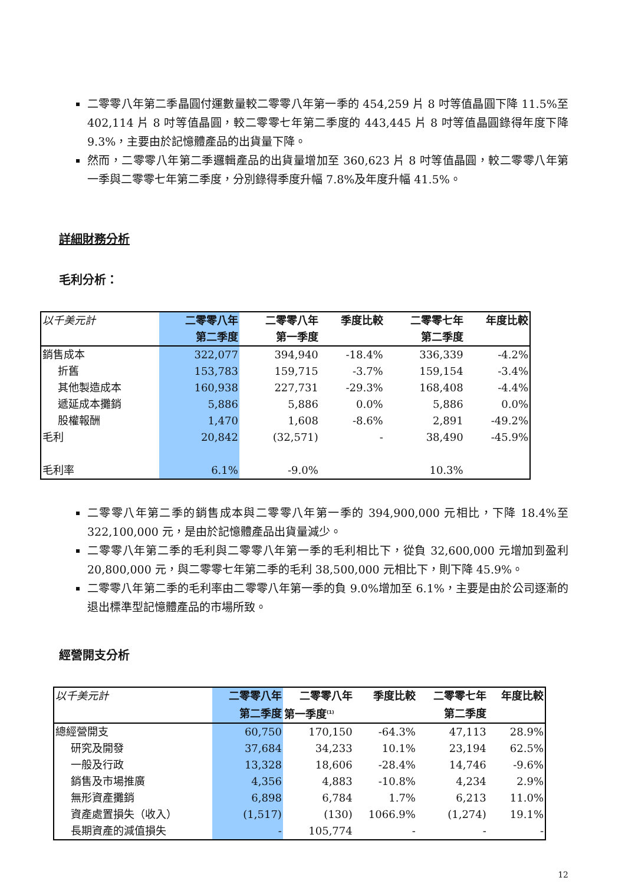二零零八年第二季晶圓付運數量較二零零八年第一季的 454,259 片 8 吋等值晶圓下降 11.5%至 402,114 片 8 吋等值晶圓，較二零零七年第二季度的 443,445 片 8 吋等值晶圓錄得年度下降 9.3%，主要由於記憶體產品的出貨量下降。
然而，二零零八年第二季邏輯產品的出貨量增加至 360,623 片 8 吋等值晶圓，較二零零八年第一季與二零零七年第二季度，分別錄得季度升幅 7.8%及年度升幅 41.5%。
詳細財務分析
毛利分析：
| 以千美元計 | 二零零八年 | 二零零八年 | 季度比較 | 二零零七年 | 年度比較 |
| --- | --- | --- | --- | --- | --- |
| | 第二季度 | 第一季度 | | 第二季度 | |
| 銷售成本 | 322,077 | 394,940 | -18.4% | 336,339 | -4.2% |
| 折舊 | 153,783 | 159,715 | -3.7% | 159,154 | -3.4% |
| 其他製造成本 | 160,938 | 227,731 | -29.3% | 168,408 | -4.4% |
| 遞延成本攤銷 | 5,886 | 5,886 | 0.0% | 5,886 | 0.0% |
| 股權報酬 | 1,470 | 1,608 | -8.6% | 2,891 | -49.2% |
| 毛利 | 20,842 | (32,571) | - | 38,490 | -45.9% |
| 毛利率 | 6.1% | -9.0% | | 10.3% | |
二零零八年第二季的銷售成本與二零零八年第一季的 394,900,000 元相比，下降 18.4%至 322,100,000 元，是由於記憶體產品出貨量減少。
二零零八年第二季的毛利與二零零八年第一季的毛利相比下，從負 32,600,000 元增加到盈利 20,800,000 元，與二零零七年第二季的毛利 38,500,000 元相比下，則下降 45.9%。
二零零八年第二季的毛利率由二零零八年第一季的負 9.0%增加至 6.1%，主要是由於公司逐漸的退出標準型記憶體產品的市場所致。
經營開支分析
| 以千美元計 | 二零零八年 | 二零零八年 | 季度比較 | 二零零七年 | 年度比較 |
| --- | --- | --- | --- | --- | --- |
| | 第二季度 | 第一季度<sup>(1)</sup> | | 第二季度 | |
| 總經營開支 | 60,750 | 170,150 | -64.3% | 47,113 | 28.9% |
| 研究及開發 | 37,684 | 34,233 | 10.1% | 23,194 | 62.5% |
| 一般及行政 | 13,328 | 18,606 | -28.4% | 14,746 | -9.6% |
| 銷售及市場推廣 | 4,356 | 4,883 | -10.8% | 4,234 | 2.9% |
| 無形資產攤銷 | 6,898 | 6,784 | 1.7% | 6,213 | 11.0% |
| 資產處置損失（收入） | (1,517) | (130) | 1066.9% | (1,274) | 19.1% |
| 長期資產的減值損失 | - | 105,774 | - | - | - |
12